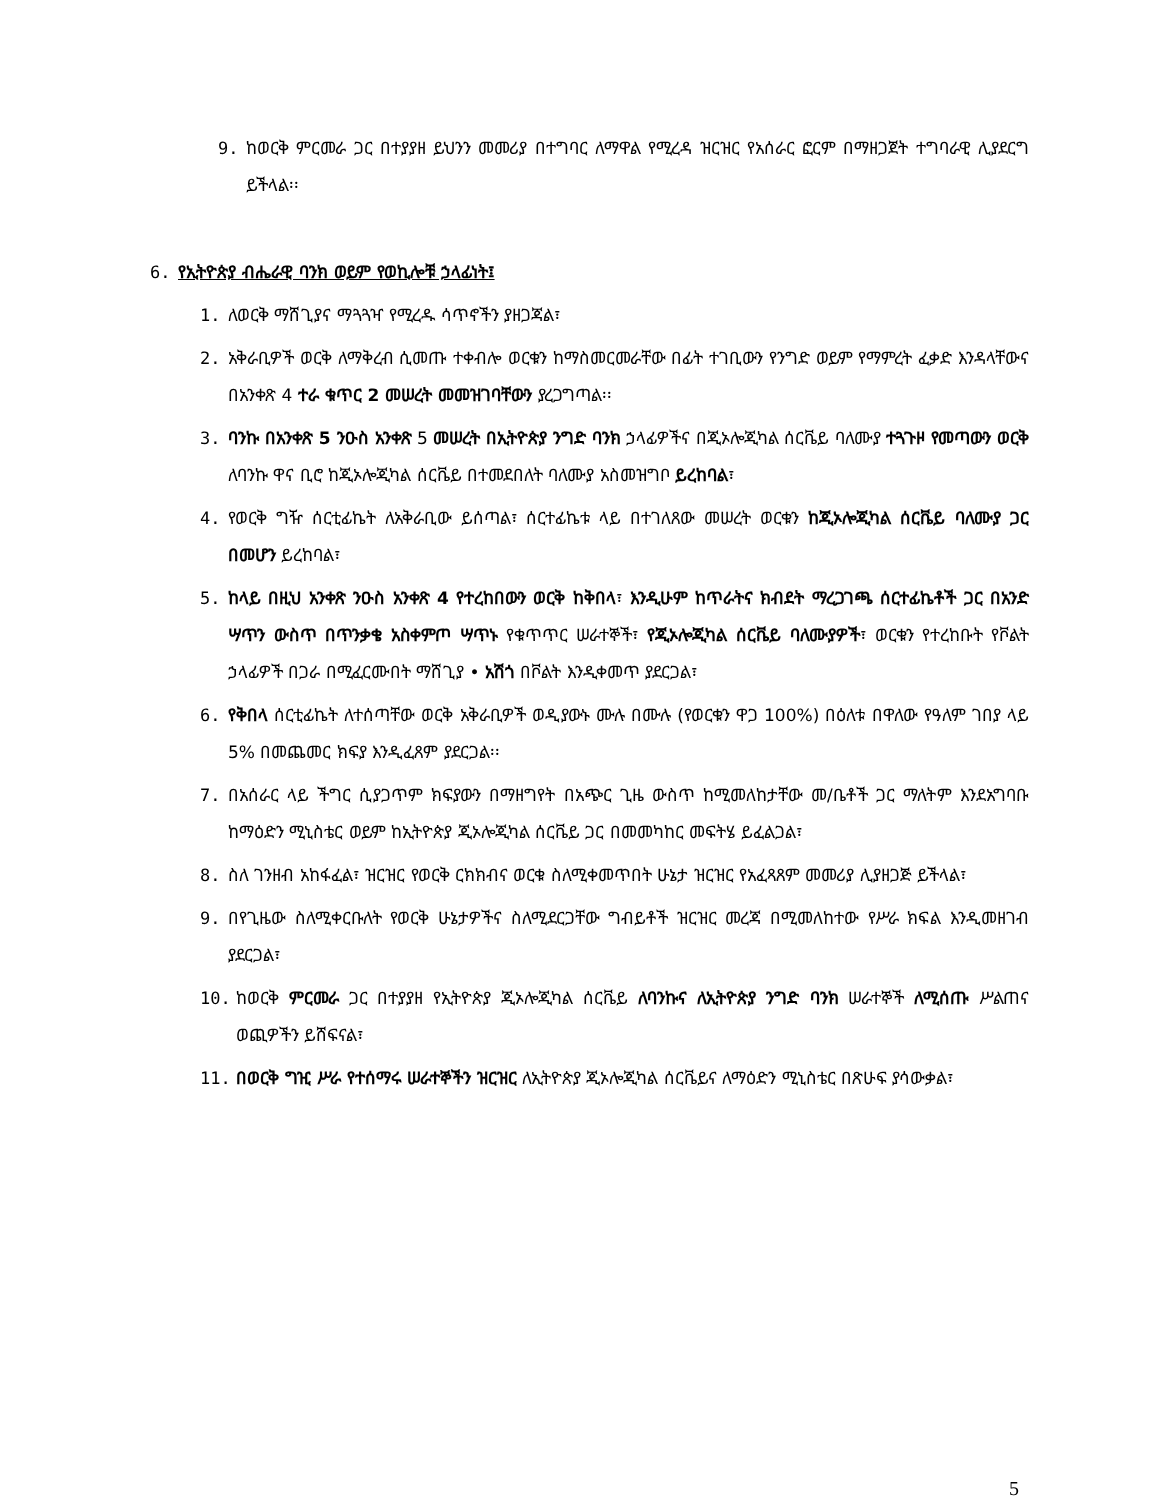9. ከወርቅ ምርመራ ጋር በተያያዘ ይህንን መመሪያ በተግባር ለማዋል የሚረዳ ዝርዝር የአሰራር ፎርም በማዘጋጀት ተግባራዊ ሊያደርግ ይችላል፡፡
6. የኢትዮጵያ ብሔራዊ ባንክ ወይም የወኪሎቹ ኃላፊነት፤
1. ለወርቅ ማሸጊያና ማጓጓዣ የሚረዱ ሳጥኖችን ያዘጋጃል፣
2. አቅራቢዎች ወርቅ ለማቅረብ ሲመጡ ተቀብሎ ወርቁን ከማስመርመራቸው በፊት ተገቢውን የንግድ ወይም የማምረት ፈቃድ እንዳላቸውና በአንቀጽ 4 ተራ ቁጥር 2 መሠረት መመዝገባቸውን ያረጋግጣል፡፡
3. ባንኩ በአንቀጽ 5 ንዑስ አንቀጽ 5 መሠረት በኢትዮጵያ ንግድ ባንክ ኃላፊዎችና በጂኦሎጂካል ሰርቬይ ባለሙያ ተጓጉዞ የመጣውን ወርቅ ለባንኩ ዋና ቢሮ ከጂኦሎጂካል ሰርቬይ በተመደበለት ባለሙያ አስመዝግቦ ይረከባል፣
4. የወርቅ ግዥ ሰርቲፊኬት ለአቅራቢው ይሰጣል፣ ሰርተፊኬቱ ላይ በተገለጸው መሠረት ወርቁን ከጂኦሎጂካል ሰርቬይ ባለሙያ ጋር በመሆን ይረከባል፣
5. ከላይ በዚህ አንቀጽ ንዑስ አንቀጽ 4 የተረከበውን ወርቅ ከቅበላ፣ እንዲሁም ከጥራትና ክብደት ማረጋገጫ ሰርተፊኬቶች ጋር በአንድ ሣጥን ውስጥ በጥንቃቄ አስቀምጦ ሣጥኑ የቁጥጥር ሠራተኞች፣ የጂኦሎጂካል ሰርቬይ ባለሙያዎች፣ ወርቁን የተረከቡት የቮልት ኃላፊዎች በጋራ በሚፈርሙበት ማሸጊያ • አሽጎ በቮልት እንዲቀመጥ ያደርጋል፣
6. የቅበላ ሰርቲፊኬት ለተሰጣቸው ወርቅ አቅራቢዎች ወዲያውኑ ሙሉ በሙሉ (የወርቁን ዋጋ 100%) በዕለቱ በዋለው የዓለም ገበያ ላይ 5% በመጨመር ክፍያ እንዲፈጸም ያደርጋል፡፡
7. በአሰራር ላይ ችግር ሲያጋጥም ክፍያውን በማዘግየት በአጭር ጊዜ ውስጥ ከሚመለከታቸው መ/ቤቶች ጋር ማለትም እንደአግባቡ ከማዕድን ሚኒስቴር ወይም ከኢትዮጵያ ጂኦሎጂካል ሰርቬይ ጋር በመመካከር መፍትሄ ይፈልጋል፣
8. ስለ ገንዘብ አከፋፈል፣ ዝርዝር የወርቅ ርክክብና ወርቁ ስለሚቀመጥበት ሁኔታ ዝርዝር የአፈጻጸም መመሪያ ሊያዘጋጅ ይችላል፣
9. በየጊዜው ስለሚቀርቡለት የወርቅ ሁኔታዎችና ስለሚደርጋቸው ግብይቶች ዝርዝር መረጃ በሚመለከተው የሥራ ክፍል እንዲመዘገብ ያደርጋል፣
10. ከወርቅ ምርመራ ጋር በተያያዘ የኢትዮጵያ ጂኦሎጂካል ሰርቬይ ለባንኩና ለኢትዮጵያ ንግድ ባንክ ሠራተኞች ለሚሰጡ ሥልጠና ወጪዎችን ይሸፍናል፣
11. በወርቅ ግዢ ሥራ የተሰማሩ ሠራተኞችን ዝርዝር ለኢትዮጵያ ጂኦሎጂካል ሰርቬይና ለማዕድን ሚኒስቴር በጽሁፍ ያሳውቃል፣
5